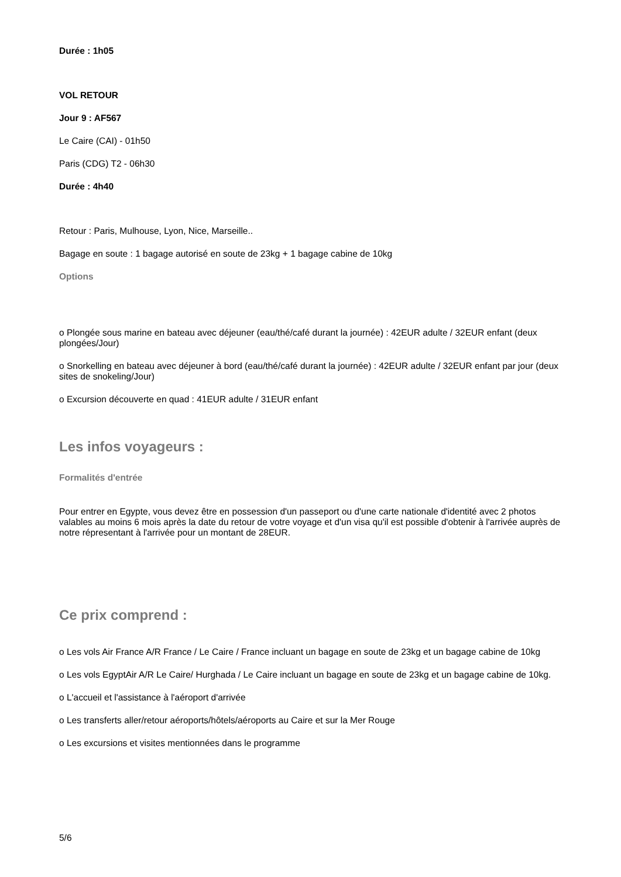Durée : 1h05
VOL RETOUR
Jour 9 : AF567
Le Caire (CAI) - 01h50
Paris (CDG) T2 - 06h30
Durée : 4h40
Retour : Paris, Mulhouse, Lyon, Nice, Marseille..
Bagage en soute : 1 bagage autorisé en soute de 23kg + 1 bagage cabine de 10kg
Options
o Plongée sous marine en bateau avec déjeuner (eau/thé/café durant la journée) : 42EUR adulte / 32EUR enfant (deux plongées/Jour)
o Snorkelling en bateau avec déjeuner à bord (eau/thé/café durant la journée) : 42EUR adulte / 32EUR enfant par jour (deux sites de snokeling/Jour)
o Excursion découverte en quad : 41EUR adulte / 31EUR enfant
Les infos voyageurs :
Formalités d'entrée
Pour entrer en Egypte, vous devez être en possession d'un passeport ou d'une carte nationale d'identité avec 2 photos valables au moins 6 mois après la date du retour de votre voyage et d'un visa qu'il est possible d'obtenir à l'arrivée auprès de notre répresentant à l'arrivée pour un montant de 28EUR.
Ce prix comprend :
o Les vols Air France A/R France / Le Caire / France incluant un bagage en soute de 23kg et un bagage cabine de 10kg
o Les vols EgyptAir A/R Le Caire/ Hurghada / Le Caire incluant un bagage en soute de 23kg et un bagage cabine de 10kg.
o L'accueil et l'assistance à l'aéroport d'arrivée
o Les transferts aller/retour aéroports/hôtels/aéroports au Caire et sur la Mer Rouge
o Les excursions et visites mentionnées dans le programme
5/6